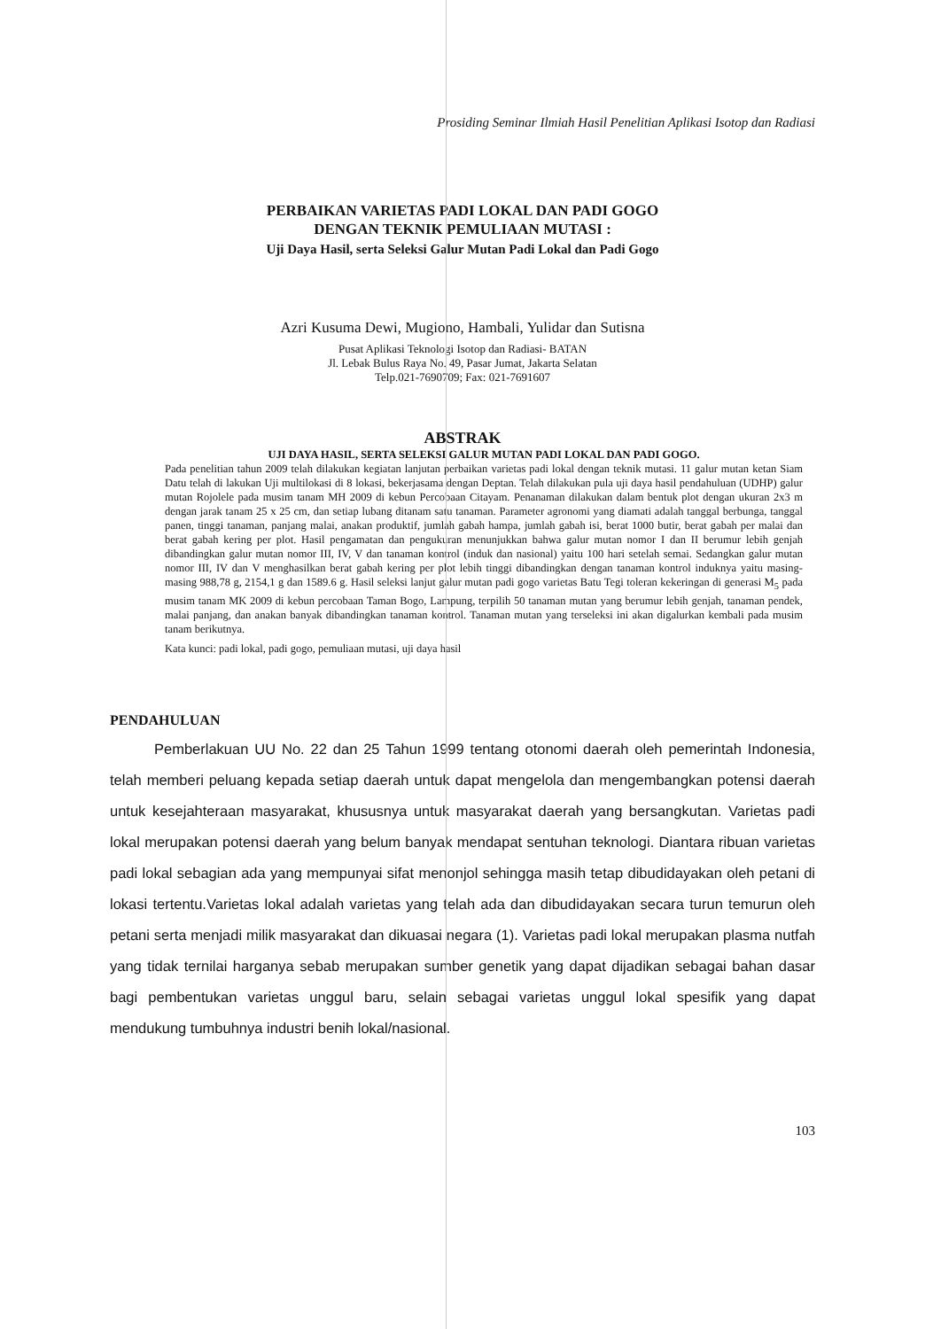Prosiding Seminar Ilmiah Hasil Penelitian Aplikasi Isotop dan Radiasi
PERBAIKAN VARIETAS PADI LOKAL DAN PADI GOGO
DENGAN TEKNIK PEMULIAAN MUTASI :
Uji Daya Hasil, serta Seleksi Galur Mutan Padi Lokal dan Padi Gogo
Azri Kusuma Dewi, Mugiono, Hambali, Yulidar dan Sutisna
Pusat Aplikasi Teknologi Isotop dan Radiasi- BATAN
Jl. Lebak Bulus Raya No. 49, Pasar Jumat, Jakarta Selatan
Telp.021-7690709; Fax: 021-7691607
ABSTRAK
UJI DAYA HASIL, SERTA SELEKSI GALUR MUTAN PADI LOKAL DAN PADI GOGO.
Pada penelitian tahun 2009 telah dilakukan kegiatan lanjutan perbaikan varietas padi lokal dengan teknik mutasi. 11 galur mutan ketan Siam Datu telah di lakukan Uji multilokasi di 8 lokasi, bekerjasama dengan Deptan. Telah dilakukan pula uji daya hasil pendahuluan (UDHP) galur mutan Rojolele pada musim tanam MH 2009 di kebun Percobaan Citayam. Penanaman dilakukan dalam bentuk plot dengan ukuran 2x3 m dengan jarak tanam 25 x 25 cm, dan setiap lubang ditanam satu tanaman. Parameter agronomi yang diamati adalah tanggal berbunga, tanggal panen, tinggi tanaman, panjang malai, anakan produktif, jumlah gabah hampa, jumlah gabah isi, berat 1000 butir, berat gabah per malai dan berat gabah kering per plot. Hasil pengamatan dan pengukuran menunjukkan bahwa galur mutan nomor I dan II berumur lebih genjah dibandingkan galur mutan nomor III, IV, V dan tanaman kontrol (induk dan nasional) yaitu 100 hari setelah semai. Sedangkan galur mutan nomor III, IV dan V menghasilkan berat gabah kering per plot lebih tinggi dibandingkan dengan tanaman kontrol induknya yaitu masing-masing 988,78 g, 2154,1 g dan 1589.6 g. Hasil seleksi lanjut galur mutan padi gogo varietas Batu Tegi toleran kekeringan di generasi M<sub>5</sub> pada musim tanam MK 2009 di kebun percobaan Taman Bogo, Lampung, terpilih 50 tanaman mutan yang berumur lebih genjah, tanaman pendek, malai panjang, dan anakan banyak dibandingkan tanaman kontrol. Tanaman mutan yang terseleksi ini akan digalurkan kembali pada musim tanam berikutnya.
Kata kunci: padi lokal, padi gogo, pemuliaan mutasi, uji daya hasil
PENDAHULUAN
Pemberlakuan UU No. 22 dan 25 Tahun 1999 tentang otonomi daerah oleh pemerintah Indonesia, telah memberi peluang kepada setiap daerah untuk dapat mengelola dan mengembangkan potensi daerah untuk kesejahteraan masyarakat, khususnya untuk masyarakat daerah yang bersangkutan. Varietas padi lokal merupakan potensi daerah yang belum banyak mendapat sentuhan teknologi. Diantara ribuan varietas padi lokal sebagian ada yang mempunyai sifat menonjol sehingga masih tetap dibudidayakan oleh petani di lokasi tertentu.Varietas lokal adalah varietas yang telah ada dan dibudidayakan secara turun temurun oleh petani serta menjadi milik masyarakat dan dikuasai negara (1). Varietas padi lokal merupakan plasma nutfah yang tidak ternilai harganya sebab merupakan sumber genetik yang dapat dijadikan sebagai bahan dasar bagi pembentukan varietas unggul baru, selain sebagai varietas unggul lokal spesifik yang dapat mendukung tumbuhnya industri benih lokal/nasional.
103